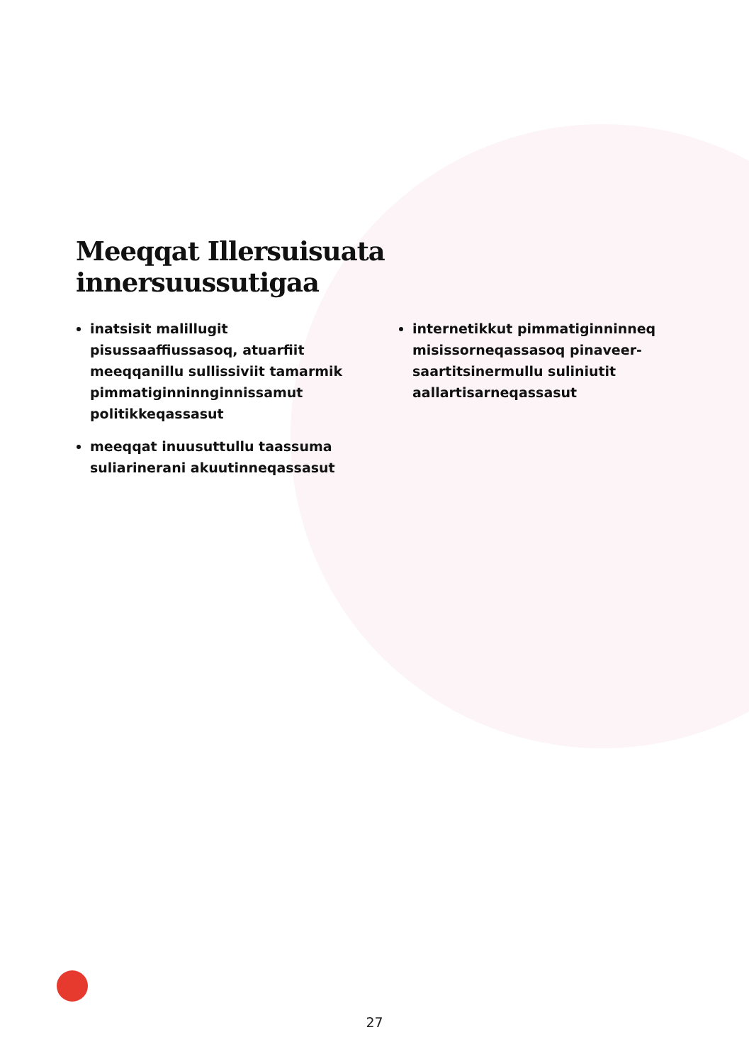Meeqqat Illersuisuata
innersuussutigaa
inatsisit malillugit pisussaaffiussasoq, atuarfiit meeqqanillu sullissiviit tamarmik pimmatiginninnginnissamut politikkeqassasut
meeqqat inuusuttullu taassuma suliarinerani akuutinneqassasut
internetikkut pimmatiginninneq misissorneqassasoq pinaveer­saartitsinermullu suliniutit aallartisarneqassasut
27